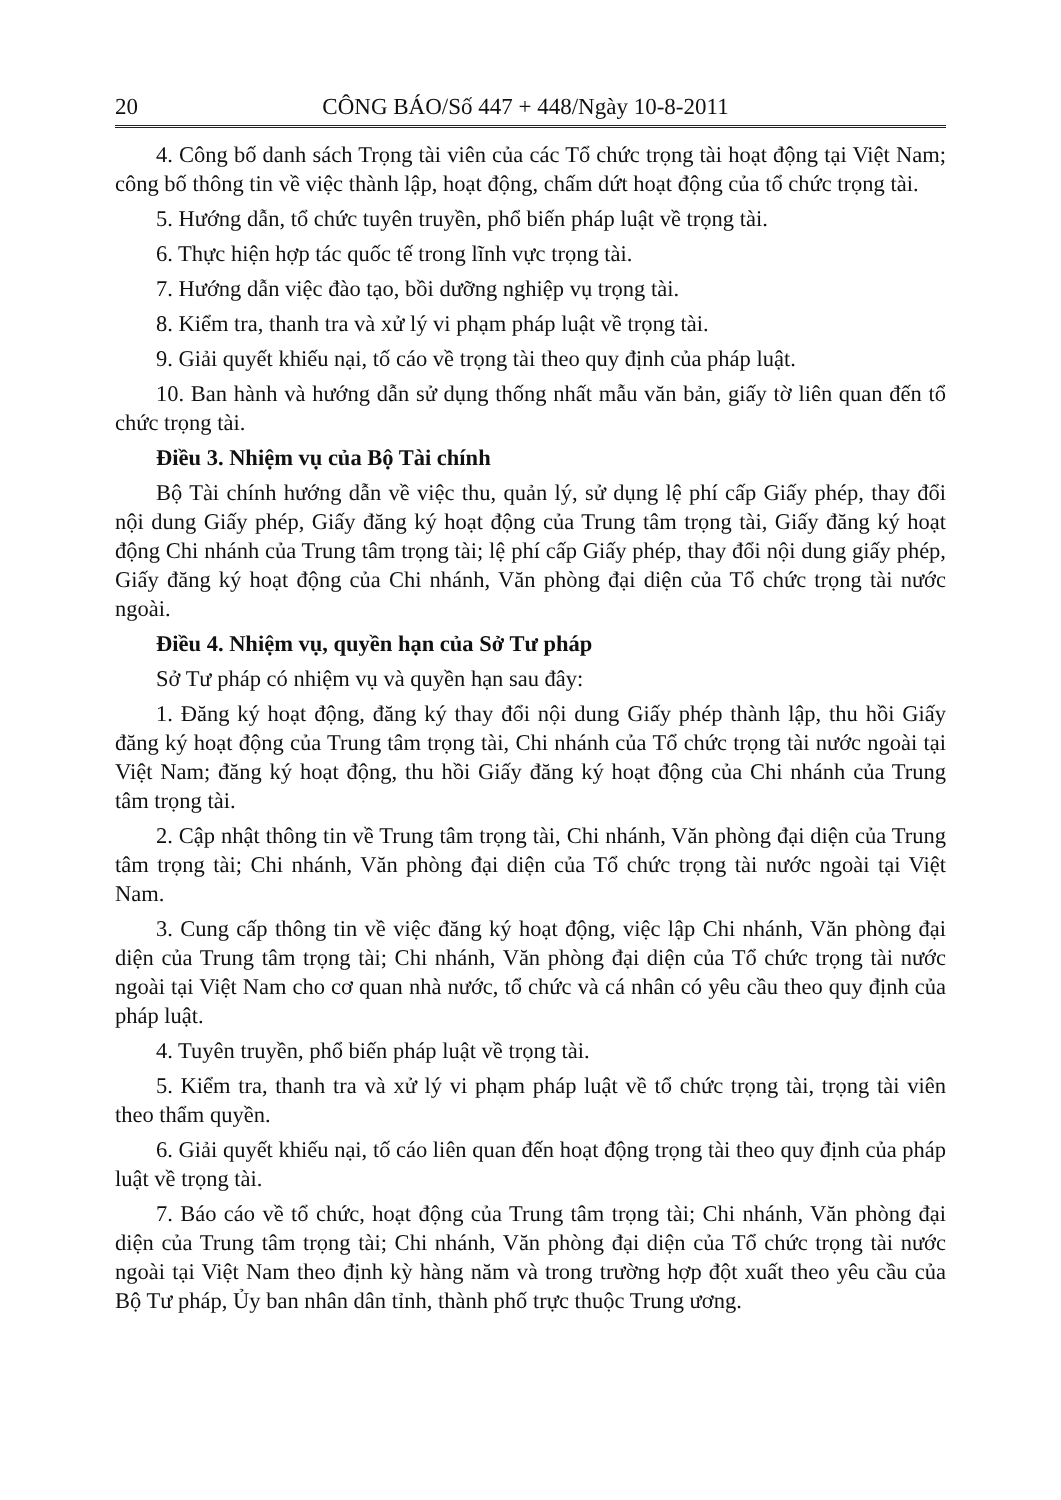20 CÔNG BÁO/Số 447 + 448/Ngày 10-8-2011
4. Công bố danh sách Trọng tài viên của các Tổ chức trọng tài hoạt động tại Việt Nam; công bố thông tin về việc thành lập, hoạt động, chấm dứt hoạt động của tổ chức trọng tài.
5. Hướng dẫn, tổ chức tuyên truyền, phổ biến pháp luật về trọng tài.
6. Thực hiện hợp tác quốc tế trong lĩnh vực trọng tài.
7. Hướng dẫn việc đào tạo, bồi dưỡng nghiệp vụ trọng tài.
8. Kiểm tra, thanh tra và xử lý vi phạm pháp luật về trọng tài.
9. Giải quyết khiếu nại, tố cáo về trọng tài theo quy định của pháp luật.
10. Ban hành và hướng dẫn sử dụng thống nhất mẫu văn bản, giấy tờ liên quan đến tổ chức trọng tài.
Điều 3. Nhiệm vụ của Bộ Tài chính
Bộ Tài chính hướng dẫn về việc thu, quản lý, sử dụng lệ phí cấp Giấy phép, thay đổi nội dung Giấy phép, Giấy đăng ký hoạt động của Trung tâm trọng tài, Giấy đăng ký hoạt động Chi nhánh của Trung tâm trọng tài; lệ phí cấp Giấy phép, thay đổi nội dung giấy phép, Giấy đăng ký hoạt động của Chi nhánh, Văn phòng đại diện của Tổ chức trọng tài nước ngoài.
Điều 4. Nhiệm vụ, quyền hạn của Sở Tư pháp
Sở Tư pháp có nhiệm vụ và quyền hạn sau đây:
1. Đăng ký hoạt động, đăng ký thay đổi nội dung Giấy phép thành lập, thu hồi Giấy đăng ký hoạt động của Trung tâm trọng tài, Chi nhánh của Tổ chức trọng tài nước ngoài tại Việt Nam; đăng ký hoạt động, thu hồi Giấy đăng ký hoạt động của Chi nhánh của Trung tâm trọng tài.
2. Cập nhật thông tin về Trung tâm trọng tài, Chi nhánh, Văn phòng đại diện của Trung tâm trọng tài; Chi nhánh, Văn phòng đại diện của Tổ chức trọng tài nước ngoài tại Việt Nam.
3. Cung cấp thông tin về việc đăng ký hoạt động, việc lập Chi nhánh, Văn phòng đại diện của Trung tâm trọng tài; Chi nhánh, Văn phòng đại diện của Tổ chức trọng tài nước ngoài tại Việt Nam cho cơ quan nhà nước, tổ chức và cá nhân có yêu cầu theo quy định của pháp luật.
4. Tuyên truyền, phổ biến pháp luật về trọng tài.
5. Kiểm tra, thanh tra và xử lý vi phạm pháp luật về tổ chức trọng tài, trọng tài viên theo thẩm quyền.
6. Giải quyết khiếu nại, tố cáo liên quan đến hoạt động trọng tài theo quy định của pháp luật về trọng tài.
7. Báo cáo về tổ chức, hoạt động của Trung tâm trọng tài; Chi nhánh, Văn phòng đại diện của Trung tâm trọng tài; Chi nhánh, Văn phòng đại diện của Tổ chức trọng tài nước ngoài tại Việt Nam theo định kỳ hàng năm và trong trường hợp đột xuất theo yêu cầu của Bộ Tư pháp, Ủy ban nhân dân tỉnh, thành phố trực thuộc Trung ương.